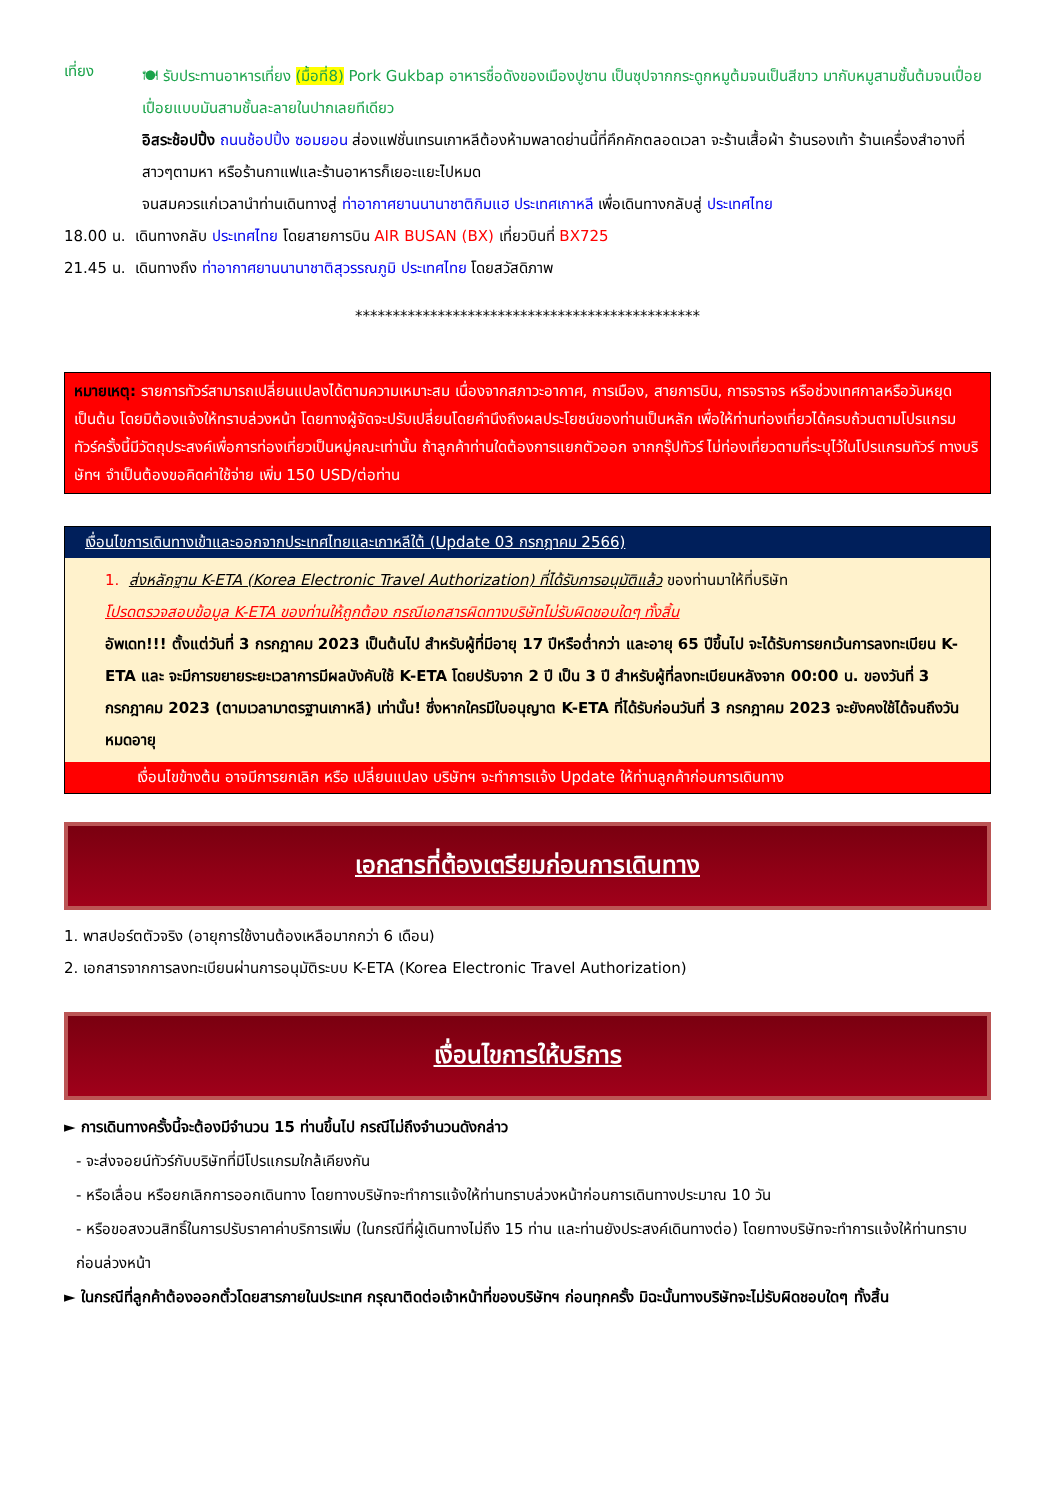เที่ยง
🍽 รับประทานอาหารเที่ยง (มื้อที่8) Pork Gukbap อาหารชื่อดังของเมืองปูซาน เป็นซุปจากกระดูกหมูต้มจนเป็นสีขาว มากับหมูสามชั้นต้มจนเปื่อย เปื่อยแบบมันสามชั้นละลายในปากเลยทีเดียว
อิสระช้อปปิ้ง ถนนช้อปปิ้ง ซอมยอน ส่องแฟชั่นเทรนเกาหลีต้องห้ามพลาดย่านนี้ที่คึกคักตลอดเวลา จะร้านเสื้อผ้า ร้านรองเท้า ร้านเครื่องสำอางที่สาวๆตามหา หรือร้านกาแฟและร้านอาหารก็เยอะแยะไปหมด
จนสมควรแก่เวลานำท่านเดินทางสู่ ท่าอากาศยานนานาชาติกิมแฮ ประเทศเกาหลี เพื่อเดินทางกลับสู่ ประเทศไทย
18.00 น. เดินทางกลับ ประเทศไทย โดยสายการบิน AIR BUSAN (BX) เที่ยวบินที่ BX725
21.45 น. เดินทางถึง ท่าอากาศยานนานาชาติสุวรรณภูมิ ประเทศไทย โดยสวัสดิภาพ
**********************************************
หมายเหตุ: รายการทัวร์สามารถเปลี่ยนแปลงได้ตามความเหมาะสม เนื่องจากสภาวะอากาศ, การเมือง, สายการบิน, การจราจร หรือช่วงเทศกาลหรือวันหยุด เป็นต้น โดยมิต้องแจ้งให้ทราบล่วงหน้า โดยทางผู้จัดจะปรับเปลี่ยนโดยคำนึงถึงผลประโยชน์ของท่านเป็นหลัก เพื่อให้ท่านท่องเที่ยวได้ครบถ้วนตามโปรแกรม ทัวร์ครั้งนี้มีวัตถุประสงค์เพื่อการท่องเที่ยวเป็นหมู่คณะเท่านั้น ถ้าลูกค้าท่านใดต้องการแยกตัวออก จากกรุ๊ปทัวร์ ไม่ท่องเที่ยวตามที่ระบุไว้ในโปรแกรมทัวร์ ทางบริษัทฯ จำเป็นต้องขอคิดค่าใช้จ่าย เพิ่ม 150 USD/ต่อท่าน
| เงื่อนไขการเดินทางเข้าและออกจากประเทศไทยและเกาหลีใต้ (Update 03 กรกฎาคม 2566) |
| 1. ส่งหลักฐาน K-ETA (Korea Electronic Travel Authorization) ที่ได้รับการอนุมัติแล้ว ของท่านมาให้ที่บริษัท โปรดตรวจสอบข้อมูล K-ETA ของท่านให้ถูกต้อง กรณีเอกสารผิดทางบริษัทไม่รับผิดชอบใดๆ ทั้งสิ้น อัพเดท!!! ตั้งแต่วันที่ 3 กรกฎาคม 2023 เป็นต้นไป สำหรับผู้ที่มีอายุ 17 ปีหรือต่ำกว่า และอายุ 65 ปีขึ้นไป จะได้รับการยกเว้นการลงทะเบียน K-ETA และ จะมีการขยายระยะเวลาการมีผลบังคับใช้ K-ETA โดยปรับจาก 2 ปี เป็น 3 ปี สำหรับผู้ที่ลงทะเบียนหลังจาก 00:00 น. ของวันที่ 3 กรกฎาคม 2023 (ตามเวลามาตรฐานเกาหลี) เท่านั้น! ซึ่งหากใครมีใบอนุญาต K-ETA ที่ได้รับก่อนวันที่ 3 กรกฎาคม 2023 จะยังคงใช้ได้จนถึงวันหมดอายุ |
| เงื่อนไขข้างต้น อาจมีการยกเลิก หรือ เปลี่ยนแปลง บริษัทฯ จะทำการแจ้ง Update ให้ท่านลูกค้าก่อนการเดินทาง |
เอกสารที่ต้องเตรียมก่อนการเดินทาง
1. พาสปอร์ตตัวจริง (อายุการใช้งานต้องเหลือมากกว่า 6 เดือน)
2. เอกสารจากการลงทะเบียนผ่านการอนุมัติระบบ K-ETA (Korea Electronic Travel Authorization)
เงื่อนไขการให้บริการ
► การเดินทางครั้งนี้จะต้องมีจำนวน 15 ท่านขึ้นไป กรณีไม่ถึงจำนวนดังกล่าว
- จะส่งจอยน์ทัวร์กับบริษัทที่มีโปรแกรมใกล้เคียงกัน
- หรือเลื่อน หรือยกเลิกการออกเดินทาง โดยทางบริษัทจะทำการแจ้งให้ท่านทราบล่วงหน้าก่อนการเดินทางประมาณ 10 วัน
- หรือขอสงวนสิทธิ์ในการปรับราคาค่าบริการเพิ่ม (ในกรณีที่ผู้เดินทางไม่ถึง 15 ท่าน และท่านยังประสงค์เดินทางต่อ) โดยทางบริษัทจะทำการแจ้งให้ท่านทราบก่อนล่วงหน้า
► ในกรณีที่ลูกค้าต้องออกตั๋วโดยสารภายในประเทศ กรุณาติดต่อเจ้าหน้าที่ของบริษัทฯ ก่อนทุกครั้ง มิฉะนั้นทางบริษัทจะไม่รับผิดชอบใดๆ ทั้งสิ้น